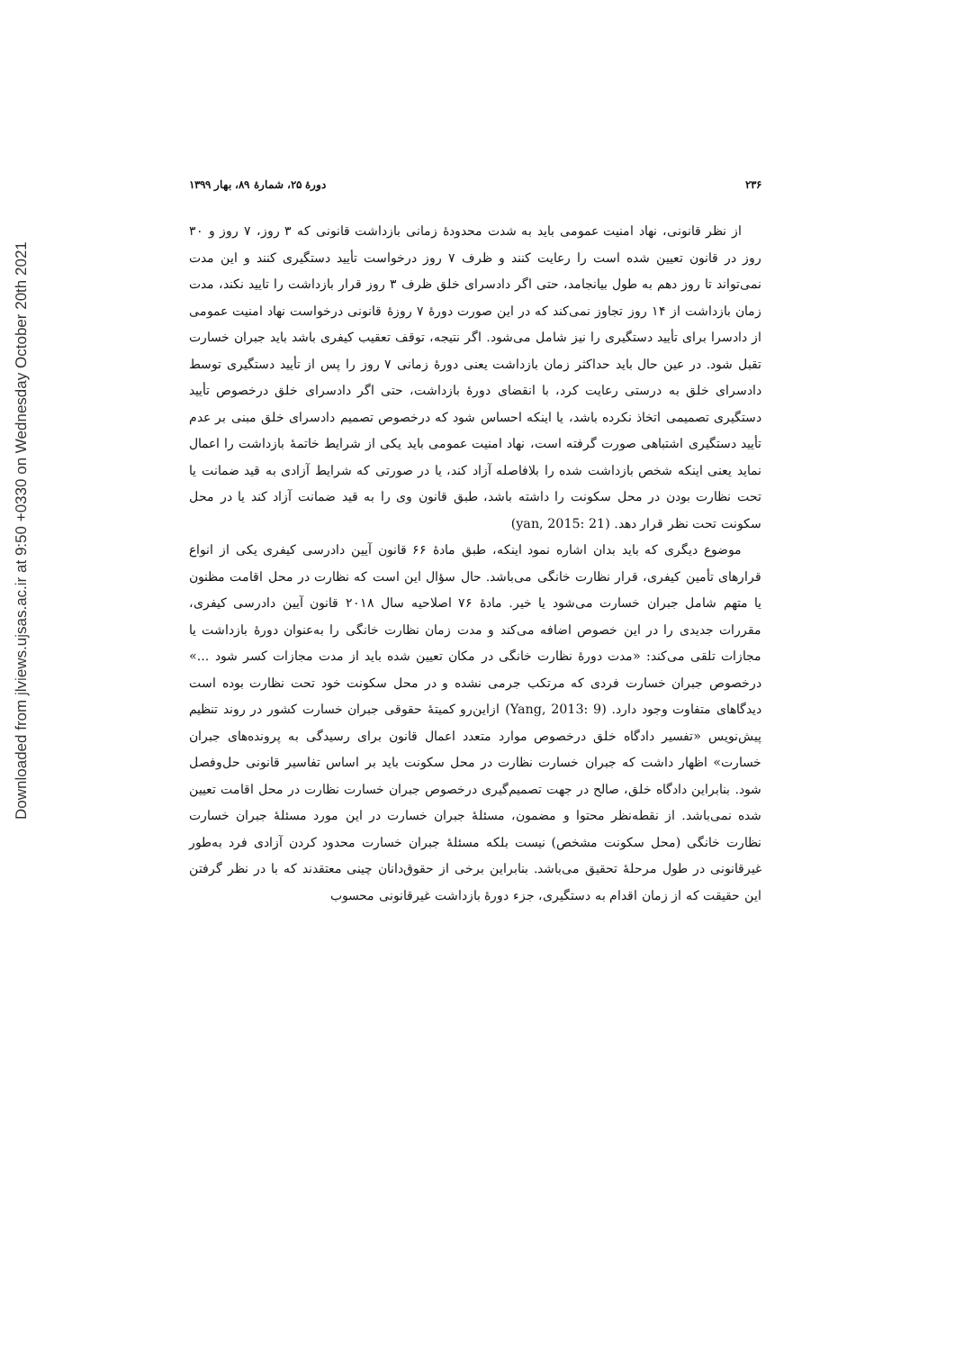Downloaded from jlviews.ujsas.ac.ir at 9:50 +0330 on Wednesday October 20th 2021
۲۳۶ دورۀ ۲۵، شمارۀ ۸۹، بهار ۱۳۹۹
از نظر قانونی، نهاد امنیت عمومی باید به شدت محدودۀ زمانی بازداشت قانونی که ۳ روز، ۷ روز و ۳۰ روز در قانون تعیین شده است را رعایت کنند و ظرف ۷ روز درخواست تأیید دستگیری کنند و این مدت نمی‌تواند تا روز دهم به طول بیانجامد، حتی اگر دادسرای خلق ظرف ۳ روز قرار بازداشت را تایید نکند، مدت زمان بازداشت از ۱۴ روز تجاوز نمی‌کند که در این صورت دورۀ ۷ روزۀ قانونی درخواست نهاد امنیت عمومی از دادسرا برای تأیید دستگیری را نیز شامل می‌شود. اگر نتیجه، توقف تعقیب کیفری باشد باید جبران خسارت تقبل شود. در عین حال باید حداکثر زمان بازداشت یعنی دورۀ زمانی ۷ روز را پس از تأیید دستگیری توسط دادسرای خلق به درستی رعایت کرد، با انقضای دورۀ بازداشت، حتی اگر دادسرای خلق درخصوص تأیید دستگیری تصمیمی اتخاذ نکرده باشد، یا اینکه احساس شود که درخصوص تصمیم دادسرای خلق مبنی بر عدم تأیید دستگیری اشتباهی صورت گرفته است، نهاد امنیت عمومی باید یکی از شرایط خاتمۀ بازداشت را اعمال نماید یعنی اینکه شخص بازداشت شده را بلافاصله آزاد کند، یا در صورتی که شرایط آزادی به قید ضمانت یا تحت نظارت بودن در محل سکونت را داشته باشد، طبق قانون وی را به قید ضمانت آزاد کند یا در محل سکونت تحت نظر قرار دهد. (yan, 2015: 21)
موضوع دیگری که باید بدان اشاره نمود اینکه، طبق مادۀ ۶۶ قانون آیین دادرسی کیفری یکی از انواع قرارهای تأمین کیفری، قرار نظارت خانگی می‌باشد. حال سؤال این است که نظارت در محل اقامت مظنون یا متهم شامل جبران خسارت می‌شود یا خیر. مادۀ ۷۶ اصلاحیه سال ۲۰۱۸ قانون آیین دادرسی کیفری، مقررات جدیدی را در این خصوص اضافه می‌کند و مدت زمان نظارت خانگی را به‌عنوان دورۀ بازداشت یا مجازات تلقی می‌کند: «مدت دورۀ نظارت خانگی در مکان تعیین شده باید از مدت مجازات کسر شود ...» درخصوص جبران خسارت فردی که مرتکب جرمی نشده و در محل سکونت خود تحت نظارت بوده است دیدگاهای متفاوت وجود دارد. (Yang, 2013: 9) ازاین‌رو کمیتۀ حقوقی جبران خسارت کشور در روند تنظیم پیش‌نویس «تفسیر دادگاه خلق درخصوص موارد متعدد اعمال قانون برای رسیدگی به پرونده‌های جبران خسارت» اظهار داشت که جبران خسارت نظارت در محل سکونت باید بر اساس تفاسیر قانونی حل‌وفصل شود. بنابراین دادگاه خلق، صالح در جهت تصمیم‌گیری درخصوص جبران خسارت نظارت در محل اقامت تعیین شده نمی‌باشد. از نقطه‌نظر محتوا و مضمون، مسئلۀ جبران خسارت در این مورد مسئلۀ جبران خسارت نظارت خانگی (محل سکونت مشخص) نیست بلکه مسئلۀ جبران خسارت محدود کردن آزادی فرد به‌طور غیرقانونی در طول مرحلۀ تحقیق می‌باشد. بنابراین برخی از حقوق‌دانان چینی معتقدند که با در نظر گرفتن این حقیقت که از زمان اقدام به دستگیری، جزء دورۀ بازداشت غیرقانونی محسوب